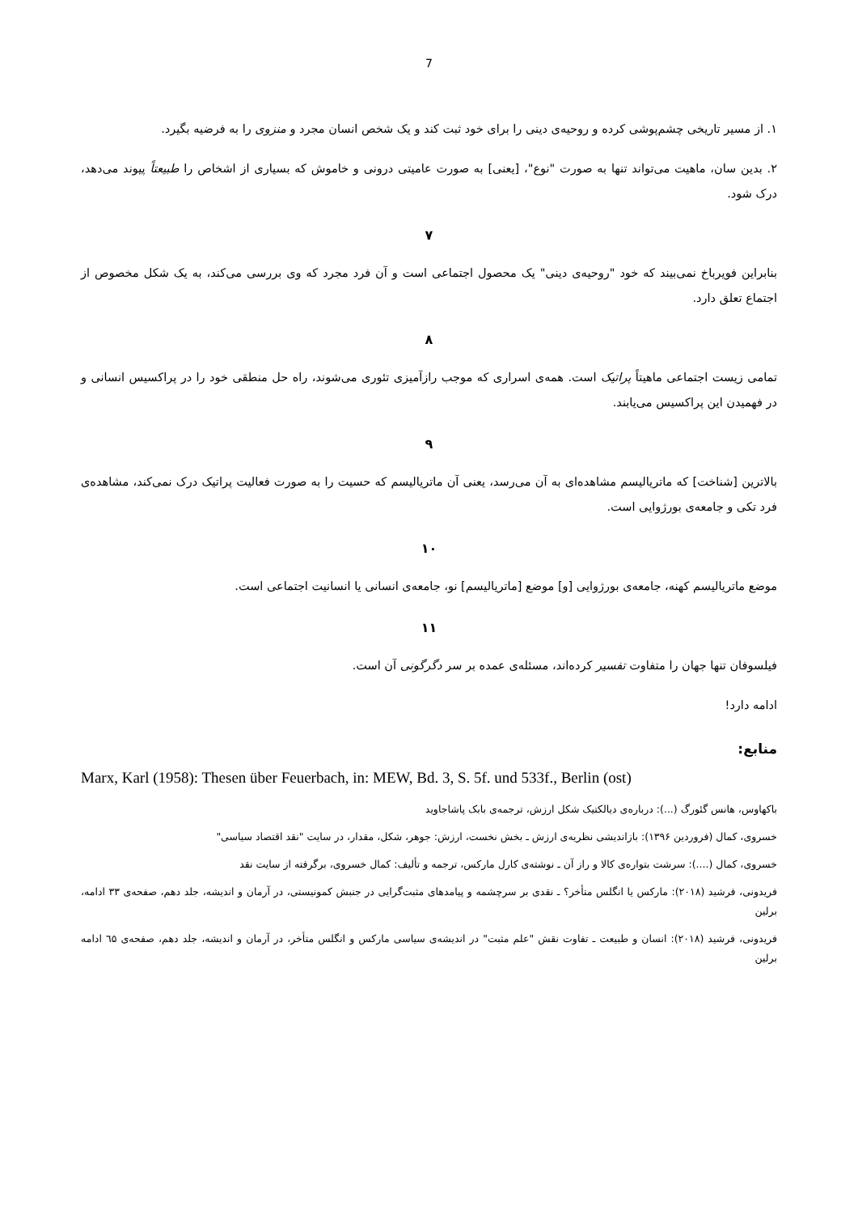7
۱. از مسیر تاریخی چشم‌پوشی کرده و روحیه‌ی دینی را برای خود ثبت کند و یک شخص انسان مجرد و منزوی را به فرضیه بگیرد.
۲. بدین سان، ماهیت می‌تواند تنها به صورت "نوع"، [یعنی] به صورت عامیتی درونی و خاموش که بسیاری از اشخاص را طبیعتاً پیوند می‌دهد، درک شود.
۷
بنابراین فویرباخ نمی‌بیند که خود "روحیه‌ی دینی" یک محصول اجتماعی است و آن فرد مجرد که وی بررسی می‌کند، به یک شکل مخصوص از اجتماع تعلق دارد.
۸
تمامی زیست اجتماعی ماهیتاً پراتیک است. همه‌ی اسراری که موجب رازآمیزی تئوری می‌شوند، راه حل منطقی خود را در پراکسیس انسانی و در فهمیدن این پراکسیس می‌یابند.
۹
بالاترین [شناخت] که ماتریالیسم مشاهده‌ای به آن می‌رسد، یعنی آن ماتریالیسم که حسیت را به صورت فعالیت پراتیک درک نمی‌کند، مشاهده‌ی فرد تکی و جامعه‌ی بورژوایی است.
۱۰
موضع ماتریالیسم کهنه، جامعه‌ی بورژوایی [و] موضع [ماتریالیسم] نو، جامعه‌ی انسانی یا انسانیت اجتماعی است.
۱۱
فیلسوفان تنها جهان را متفاوت تفسیر کرده‌اند، مسئله‌ی عمده بر سر دگرگونی آن است.
ادامه دارد!
منابع:
Marx, Karl (1958): Thesen über Feuerbach, in: MEW, Bd. 3, S. 5f. und 533f., Berlin (ost)
باکهاوس، هانس گئورگ (...): درباره‌ی دیالکتیک شکل ارزش، ترجمه‌ی بابک پاشاجاوید
خسروی، کمال (فروردین ۱۳۹۶): بازاندیشی نظریه‌ی ارزش ـ بخش نخست، ارزش: جوهر، شکل، مقدار، در سایت "نقد اقتصاد سیاسی"
خسروی، کمال (....): سرشت بتواره‌ی کالا و راز آن ـ نوشته‌ی کارل مارکس، ترجمه و تألیف: کمال خسروی، برگرفته از سایت نقد
فریدونی، فرشید (۲۰۱۸): مارکس یا انگلس متأخر؟ ـ نقدی بر سرچشمه و پیامدهای مثبت‌گرایی در جنبش کمونیستی، در آرمان و اندیشه، جلد دهم، صفحه‌ی ۳۳ ادامه، برلین
فریدونی، فرشید (۲۰۱۸): انسان و طبیعت ـ تفاوت نقش "علم مثبت" در اندیشه‌ی سیاسی مارکس و انگلس متأخر، در آرمان و اندیشه، جلد دهم، صفحه‌ی ٦۵ ادامه برلین